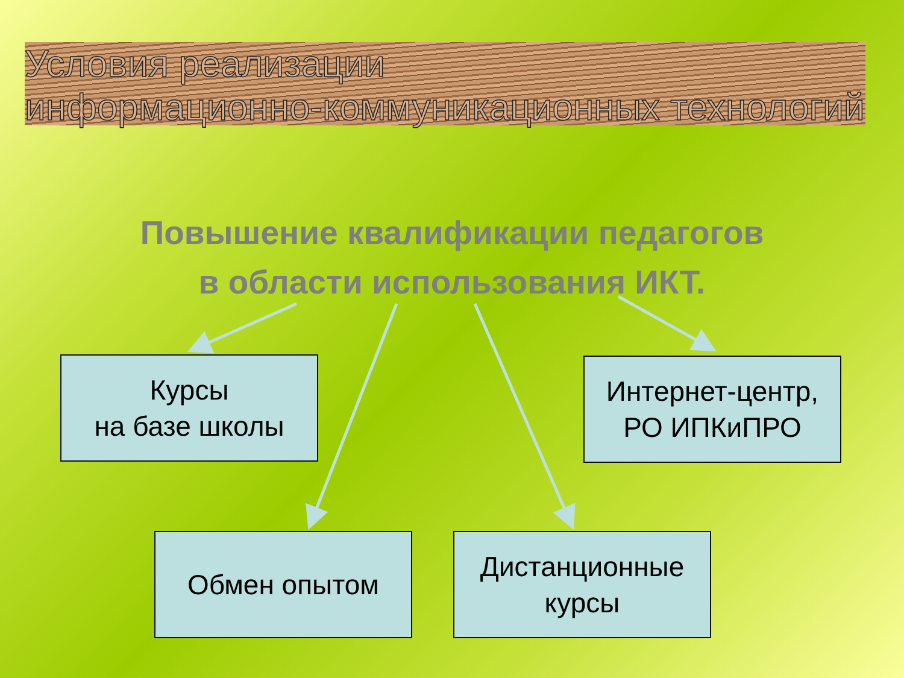Условия реализации
информационно-коммуникационных технологий
Повышение квалификации педагогов
в области использования ИКТ.
Курсы
на базе школы
Интернет-центр,
РО ИПКиПРО
Обмен опытом
Дистанционные
курсы